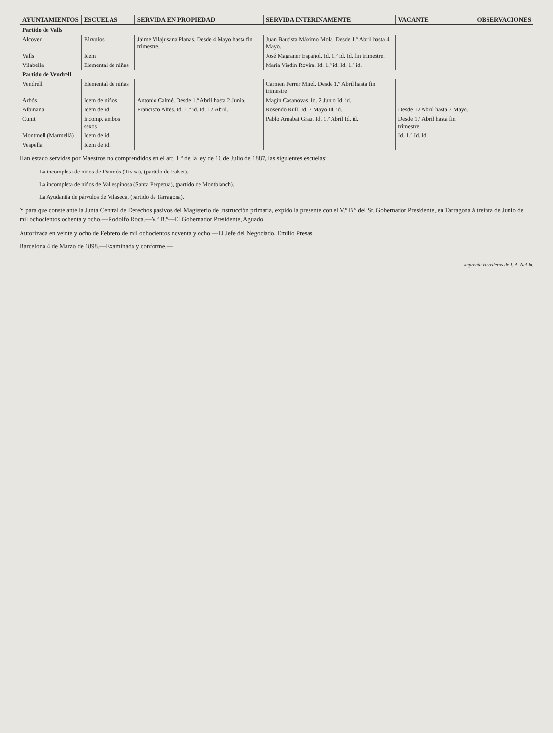| AYUNTAMIENTOS | ESCUELAS | SERVIDA EN PROPIEDAD | SERVIDA INTERINAMENTE | VACANTE | OBSERVACIONES |
| --- | --- | --- | --- | --- | --- |
| Partido de Valls | | | | | |
| Alcover | Párvulos | Jaime Vilajusana Planas. Desde 4 Mayo hasta fin trimestre. | Juan Bautista Máximo Mola. Desde 1.º Abril hasta 4 Mayo. | | |
| Valls | Idem | | José Magraner Español. Id. 1.º id. Id. fin trimestre. | | |
| Vilabella | Elemental de niñas | | María Viadin Rovira. Id. 1.º id. Id. 1.º id. | | |
| Partido de Vendrell | | | | | |
| Vendrell | Elemental de niñas | | Carmen Ferrer Mirel. Desde 1.º Abril hasta fin trimestre | | |
| Arbós | Idem de niños | Antonio Calmé. Desde 1.º Abril hasta 2 Junio. | Magín Casanovas. Id. 2 Junio Id. id. | | |
| Albiñana | Idem de id. | Francisco Altés. Id. 1.º id. Id. 12 Abril. | Rosendo Rull. Id. 7 Mayo Id. id. | Desde 12 Abril hasta 7 Mayo. | |
| Cunit | Incomp. ambos sexos | | Pablo Arnabat Grau. Id. 1.º Abril Id. id. | Desde 1.º Abril hasta fin trimestre. | |
| Montmell (Marmellá) | Idem de id. | | | Id. 1.º Id. Id. | |
| Vespella | Idem de id. | | | | |
Han estado servidas por Maestros no comprendidos en el art. 1.º de la ley de 16 de Julio de 1887, las siguientes escuelas:
La incompleta de niños de Darmós (Tivisa), (partido de Falset).
La incompleta de niños de Vallespinosa (Santa Perpetua), (partido de Montblanch).
La Ayudantía de párvulos de Vilaseca, (partido de Tarragona).
Y para que conste ante la Junta Central de Derechos pasivos del Magisterio de Instrucción primaria, expido la presente con el V.º B.º del Sr. Gobernador Presidente, en Tarragona á treinta de Junio de mil ochocientos ochenta y ocho.—Rodolfo Roca.—V.º B.º—El Gobernador Presidente, Aguado.
Autorizada en veinte y ocho de Febrero de mil ochocientos noventa y ocho.—El Jefe del Negociado, Emilio Presas.
Barcelona 4 de Marzo de 1898.—Examinada y conforme.—
Imprenta Herederos de J. A. Nel-lo.